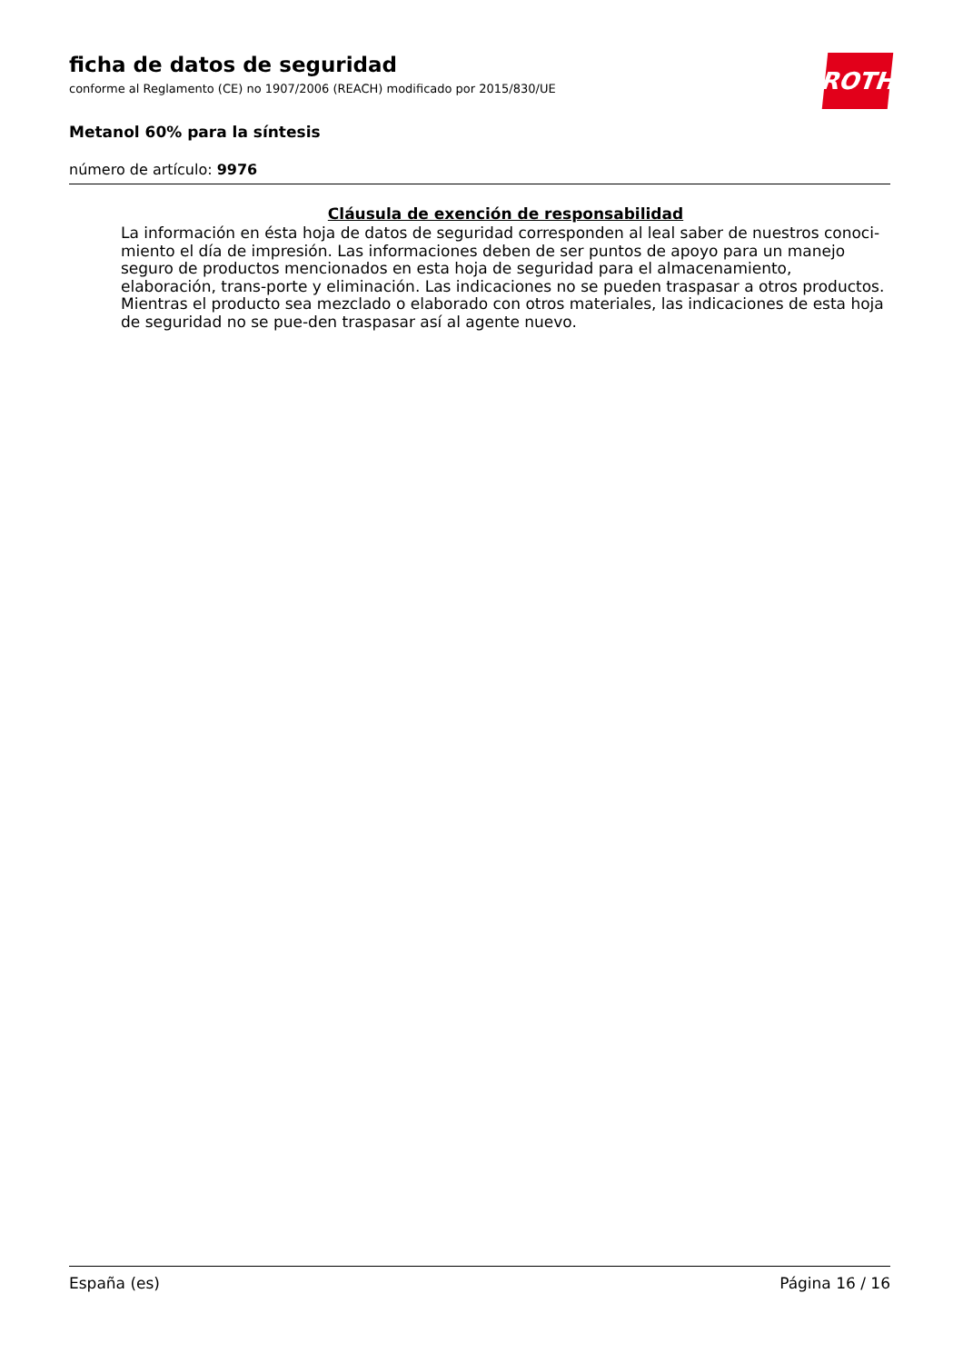ROTH
ficha de datos de seguridad
conforme al Reglamento (CE) no 1907/2006 (REACH) modificado por 2015/830/UE
Metanol 60% para la síntesis
número de artículo: 9976
Cláusula de exención de responsabilidad
La información en ésta hoja de datos de seguridad corresponden al leal saber de nuestros conoci-miento el día de impresión. Las informaciones deben de ser puntos de apoyo para un manejo seguro de productos mencionados en esta hoja de seguridad para el almacenamiento, elaboración, trans-porte y eliminación. Las indicaciones no se pueden traspasar a otros productos. Mientras el producto sea mezclado o elaborado con otros materiales, las indicaciones de esta hoja de seguridad no se pue-den traspasar así al agente nuevo.
España (es) Página 16 / 16